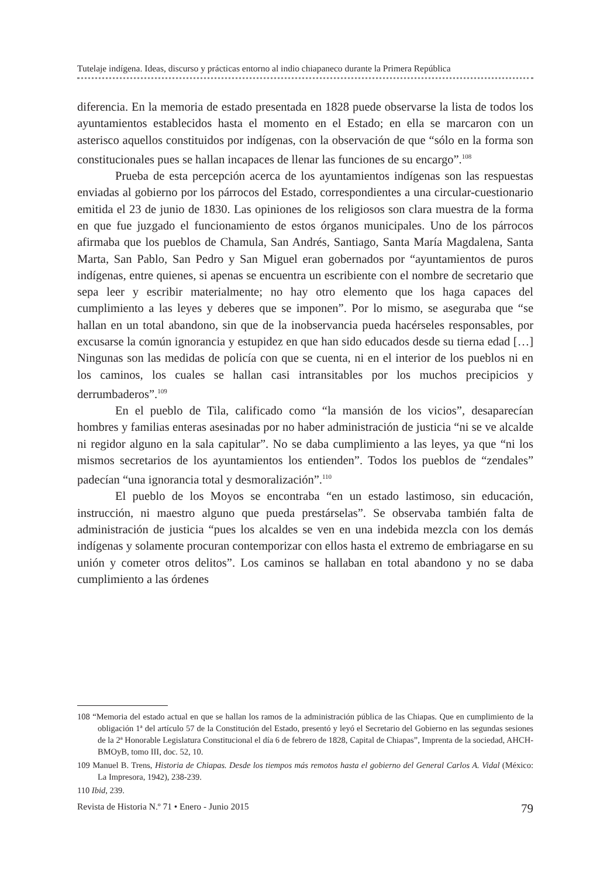Tutelaje indígena. Ideas, discurso y prácticas entorno al indio chiapaneco durante la Primera República
diferencia. En la memoria de estado presentada en 1828 puede observarse la lista de todos los ayuntamientos establecidos hasta el momento en el Estado; en ella se marcaron con un asterisco aquellos constituidos por indígenas, con la observación de que “sólo en la forma son constitucionales pues se hallan incapaces de llenar las funciones de su encargo”.<sup>108</sup>
Prueba de esta percepción acerca de los ayuntamientos indígenas son las respuestas enviadas al gobierno por los párrocos del Estado, correspondientes a una circular-cuestionario emitida el 23 de junio de 1830. Las opiniones de los religiosos son clara muestra de la forma en que fue juzgado el funcionamiento de estos órganos municipales. Uno de los párrocos afirmaba que los pueblos de Chamula, San Andrés, Santiago, Santa María Magdalena, Santa Marta, San Pablo, San Pedro y San Miguel eran gobernados por “ayuntamientos de puros indígenas, entre quienes, si apenas se encuentra un escribiente con el nombre de secretario que sepa leer y escribir materialmente; no hay otro elemento que los haga capaces del cumplimiento a las leyes y deberes que se imponen”. Por lo mismo, se aseguraba que “se hallan en un total abandono, sin que de la inobservancia pueda hacérseles responsables, por excusarse la común ignorancia y estupidez en que han sido educados desde su tierna edad […] Ningunas son las medidas de policía con que se cuenta, ni en el interior de los pueblos ni en los caminos, los cuales se hallan casi intransitables por los muchos precipicios y derrumbaderos”.<sup>109</sup>
En el pueblo de Tila, calificado como “la mansión de los vicios”, desaparecían hombres y familias enteras asesinadas por no haber administración de justicia “ni se ve alcalde ni regidor alguno en la sala capitular”. No se daba cumplimiento a las leyes, ya que “ni los mismos secretarios de los ayuntamientos los entienden”. Todos los pueblos de “zendales” padecían “una ignorancia total y desmoralización”.<sup>110</sup>
El pueblo de los Moyos se encontraba “en un estado lastimoso, sin educación, instrucción, ni maestro alguno que pueda prestárselas”. Se observaba también falta de administración de justicia “pues los alcaldes se ven en una indebida mezcla con los demás indígenas y solamente procuran contemporizar con ellos hasta el extremo de embriagarse en su unión y cometer otros delitos”. Los caminos se hallaban en total abandono y no se daba cumplimiento a las órdenes
108 “Memoria del estado actual en que se hallan los ramos de la administración pública de las Chiapas. Que en cumplimiento de la obligación 1ª del artículo 57 de la Constitución del Estado, presentó y leyó el Secretario del Gobierno en las segundas sesiones de la 2ª Honorable Legislatura Constitucional el día 6 de febrero de 1828, Capital de Chiapas”, Imprenta de la sociedad, AHCH-BMOyB, tomo III, doc. 52, 10.
109 Manuel B. Trens, Historia de Chiapas. Desde los tiempos más remotos hasta el gobierno del General Carlos A. Vidal (México: La Impresora, 1942), 238-239.
110 Ibid, 239.
Revista de Historia N.º 71 • Enero - Junio 2015 79